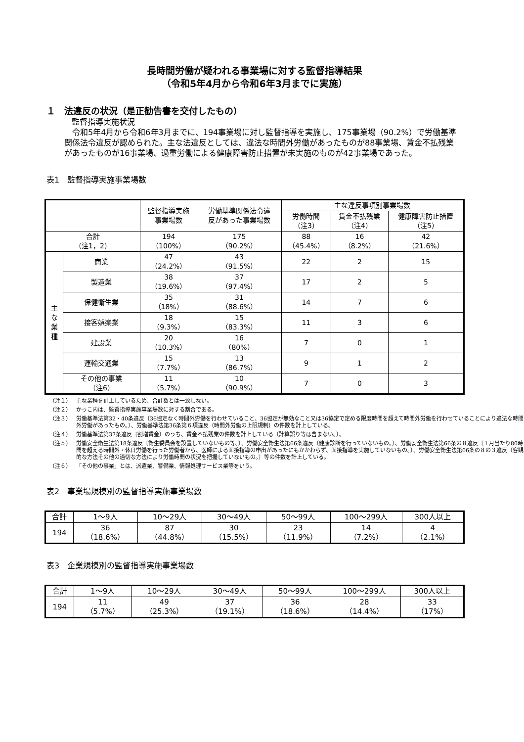長時間労働が疑われる事業場に対する監督指導結果
（令和5年4月から令和6年3月までに実施）
１　法違反の状況（是正勧告書を交付したもの）
監督指導実施状況
　令和5年4月から令和6年3月までに、194事業場に対し監督指導を実施し、175事業場（90.2%）で労働基準関係法令違反が認められた。主な法違反としては、違法な時間外労働があったものが88事業場、賃金不払残業があったものが16事業場、過重労働による健康障害防止措置が未実施のものが42事業場であった。
表1　監督指導実施事業場数
| | | 監督指導実施 事業場数 | 労働基準関係法令違 反があった事業場数 | 主な違反事項別事業場数 | | |
| --- | --- | --- | --- | --- | --- | --- |
| | | | | 労働時間 （注3） | 賃金不払残業 （注4） | 健康障害防止措置 （注5） |
| 合計 （注1，2） | | 194 （100%） | 175 （90.2%） | 88 （45.4%） | 16 （8.2%） | 42 （21.6%） |
| 主 な 業 種 | 商業 | 47 （24.2%） | 43 （91.5%） | 22 | 2 | 15 |
| | 製造業 | 38 （19.6%） | 37 （97.4%） | 17 | 2 | 5 |
| | 保健衛生業 | 35 （18%） | 31 （88.6%） | 14 | 7 | 6 |
| | 接客娯楽業 | 18 （9.3%） | 15 （83.3%） | 11 | 3 | 6 |
| | 建設業 | 20 （10.3%） | 16 （80%） | 7 | 0 | 1 |
| | 運輸交通業 | 15 （7.7%） | 13 （86.7%） | 9 | 1 | 2 |
| | その他の事業 （注6） | 11 （5.7%） | 10 （90.9%） | 7 | 0 | 3 |
（注１） 主な業種を計上しているため、合計数とは一致しない。
（注２） かっこ内は、監督指導実施事業場数に対する割合である。
（注３） 労働基準法第32・40条違反〔36協定なく時間外労働を行わせていること、36協定が無効なこと又は36協定で定める限度時間を超えて時間外労働を行わせていることにより違法な時間外労働があったもの。〕、労働基準法第36条第６項違反（時間外労働の上限規制）の件数を計上している。
（注４） 労働基準法第37条違反〔割増賃金〕のうち、賃金不払残業の件数を計上している〔計算誤り等は含まない。〕。
（注５） 労働安全衛生法第18条違反〔衛生委員会を設置していないもの等。〕、労働安全衛生法第66条違反〔健康診断を行っていないもの。〕、労働安全衛生法第66条の８違反〔１月当たり80時間を超える時間外・休日労働を行った労働者から、医師による面接指導の申出があったにもかかわらず、面接指導を実施していないもの。〕、労働安全衛生法第66条の８の３違反〔客観的な方法その他の適切な方法により労働時間の状況を把握していないもの。〕等の件数を計上している。
（注６） 「その他の事業」とは、派遣業、警備業、情報処理サービス業等をいう。
表2　事業場規模別の監督指導実施事業場数
| 合計 | 1～9人 | 10～29人 | 30～49人 | 50～99人 | 100～299人 | 300人以上 |
| 194 | 36 （18.6%） | 87 （44.8%） | 30 （15.5%） | 23 （11.9%） | 14 （7.2%） | 4 （2.1%） |
表3　企業規模別の監督指導実施事業場数
| 合計 | 1～9人 | 10～29人 | 30～49人 | 50～99人 | 100～299人 | 300人以上 |
| 194 | 11 （5.7%） | 49 （25.3%） | 37 （19.1%） | 36 （18.6%） | 28 （14.4%） | 33 （17%） |